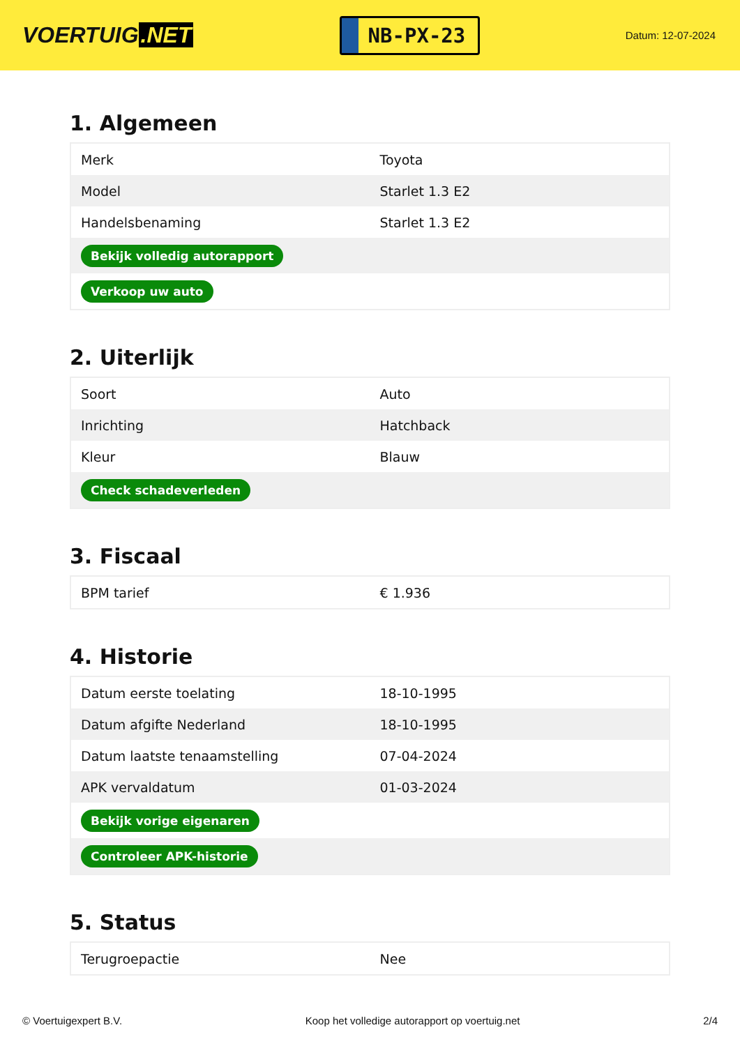VOERTUIG.NET
NB-PX-23
Datum: 12-07-2024
1. Algemeen
| Merk | Toyota |
| Model | Starlet 1.3 E2 |
| Handelsbenaming | Starlet 1.3 E2 |
| Bekijk volledig autorapport | |
| Verkoop uw auto | |
2. Uiterlijk
| Soort | Auto |
| Inrichting | Hatchback |
| Kleur | Blauw |
| Check schadeverleden | |
3. Fiscaal
| BPM tarief | € 1.936 |
4. Historie
| Datum eerste toelating | 18-10-1995 |
| Datum afgifte Nederland | 18-10-1995 |
| Datum laatste tenaamstelling | 07-04-2024 |
| APK vervaldatum | 01-03-2024 |
| Bekijk vorige eigenaren | |
| Controleer APK-historie | |
5. Status
| Terugroepactie | Nee |
© Voertuigexpert B.V. Koop het volledige autorapport op voertuig.net 2/4